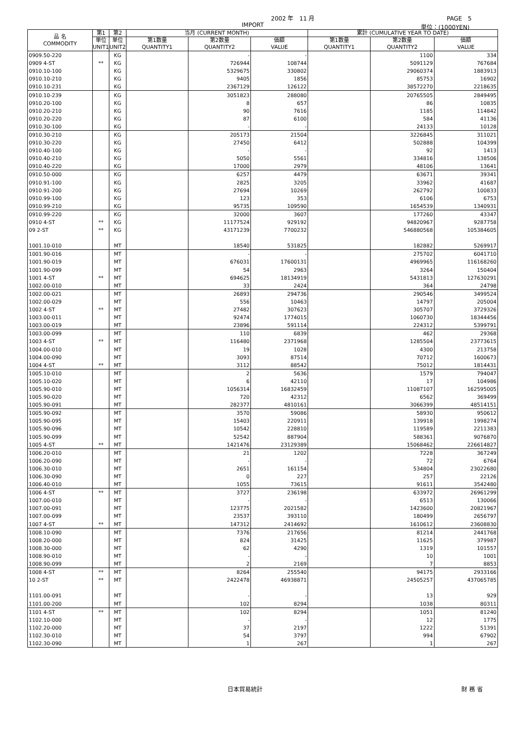2002 年　11 月 PAGE　5
IMPORT 単位：(1000YEN)
| 品 名 COMMODITY | 第1 | 第2 | 当月 (CURRENT MONTH) | | | 累計 (CUMULATIVE YEAR TO DATE) | | |
| --- | --- | --- | --- | --- | --- | --- | --- | --- |
| | 単位 UNIT1 | 単位 UNIT2 | 第1数量 QUANTITY1 | 第2数量 QUANTITY2 | 価額 VALUE | 第1数量 QUANTITY1 | 第2数量 QUANTITY2 | 価額 VALUE |
| 0909.50-220 | | KG | | - | - | | 1100 | 334 |
| 0909 4-ST | ** | KG | | 726944 | 108744 | | 5091129 | 767684 |
| 0910.10-100 | | KG | | 5329675 | 330802 | | 29060374 | 1883913 |
| 0910.10-210 | | KG | | 9405 | 1856 | | 85753 | 16902 |
| 0910.10-231 | | KG | | 2367129 | 126122 | | 38572270 | 2218635 |
| 0910.10-239 | | KG | | 3051823 | 288080 | | 20765505 | 2849495 |
| 0910.20-100 | | KG | | 8 | 657 | | 86 | 10835 |
| 0910.20-210 | | KG | | 90 | 7616 | | 1185 | 114842 |
| 0910.20-220 | | KG | | 87 | 6100 | | 584 | 41136 |
| 0910.30-100 | | KG | | - | - | | 24133 | 10128 |
| 0910.30-210 | | KG | | 205173 | 21504 | | 3226845 | 311021 |
| 0910.30-220 | | KG | | 27450 | 6412 | | 502888 | 104399 |
| 0910.40-100 | | KG | | - | - | | 92 | 1413 |
| 0910.40-210 | | KG | | 5050 | 5561 | | 334816 | 138506 |
| 0910.40-220 | | KG | | 17000 | 2979 | | 48106 | 13641 |
| 0910.50-000 | | KG | | 6257 | 4479 | | 63671 | 39341 |
| 0910.91-100 | | KG | | 2825 | 3205 | | 33962 | 41687 |
| 0910.91-200 | | KG | | 27694 | 10269 | | 262792 | 100833 |
| 0910.99-100 | | KG | | 123 | 353 | | 6106 | 6753 |
| 0910.99-210 | | KG | | 95735 | 109590 | | 1654539 | 1340931 |
| 0910.99-220 | | KG | | 32000 | 3607 | | 177260 | 43347 |
| 0910 4-ST | ** | KG | | 11177524 | 929192 | | 94820967 | 9287758 |
| 09 2-ST | ** | KG | | 43171239 | 7700232 | | 546880568 | 105384605 |
| 1001.10-010 | | MT | | 18540 | 531825 | | 182882 | 5269917 |
| 1001.90-016 | | MT | | - | - | | 275702 | 6041710 |
| 1001.90-019 | | MT | | 676031 | 17600131 | | 4969965 | 116168260 |
| 1001.90-099 | | MT | | 54 | 2963 | | 3264 | 150404 |
| 1001 4-ST | ** | MT | | 694625 | 18134919 | | 5431813 | 127630291 |
| 1002.00-010 | | MT | | 33 | 2424 | | 364 | 24798 |
| 1002.00-021 | | MT | | 26893 | 294736 | | 290546 | 3499524 |
| 1002.00-029 | | MT | | 556 | 10463 | | 14797 | 205004 |
| 1002 4-ST | ** | MT | | 27482 | 307623 | | 305707 | 3729326 |
| 1003.00-011 | | MT | | 92474 | 1774015 | | 1060730 | 18344456 |
| 1003.00-019 | | MT | | 23896 | 591114 | | 224312 | 5399791 |
| 1003.00-099 | | MT | | 110 | 6839 | | 462 | 29368 |
| 1003 4-ST | ** | MT | | 116480 | 2371968 | | 1285504 | 23773615 |
| 1004.00-010 | | MT | | 19 | 1028 | | 4300 | 213758 |
| 1004.00-090 | | MT | | 3093 | 87514 | | 70712 | 1600673 |
| 1004 4-ST | ** | MT | | 3112 | 88542 | | 75012 | 1814431 |
| 1005.10-010 | | MT | | 2 | 5636 | | 1579 | 794047 |
| 1005.10-020 | | MT | | 6 | 42110 | | 17 | 104986 |
| 1005.90-010 | | MT | | 1056314 | 16832459 | | 11087107 | 162595005 |
| 1005.90-020 | | MT | | 720 | 42312 | | 6562 | 369499 |
| 1005.90-091 | | MT | | 282377 | 4810161 | | 3066399 | 48514151 |
| 1005.90-092 | | MT | | 3570 | 59086 | | 58930 | 950612 |
| 1005.90-095 | | MT | | 15403 | 220911 | | 139918 | 1998274 |
| 1005.90-096 | | MT | | 10542 | 228810 | | 119589 | 2211383 |
| 1005.90-099 | | MT | | 52542 | 887904 | | 588361 | 9076870 |
| 1005 4-ST | ** | MT | | 1421476 | 23129389 | | 15068462 | 226614827 |
| 1006.20-010 | | MT | | 21 | 1202 | | 7228 | 367249 |
| 1006.20-090 | | MT | | - | - | | 72 | 6764 |
| 1006.30-010 | | MT | | 2651 | 161154 | | 534804 | 23022680 |
| 1006.30-090 | | MT | | 0 | 227 | | 257 | 22126 |
| 1006.40-010 | | MT | | 1055 | 73615 | | 91611 | 3542480 |
| 1006 4-ST | ** | MT | | 3727 | 236198 | | 633972 | 26961299 |
| 1007.00-010 | | MT | | - | - | | 6513 | 130066 |
| 1007.00-091 | | MT | | 123775 | 2021582 | | 1423600 | 20821967 |
| 1007.00-099 | | MT | | 23537 | 393110 | | 180499 | 2656797 |
| 1007 4-ST | ** | MT | | 147312 | 2414692 | | 1610612 | 23608830 |
| 1008.10-090 | | MT | | 7376 | 217656 | | 81214 | 2441768 |
| 1008.20-000 | | MT | | 824 | 31425 | | 11625 | 379987 |
| 1008.30-000 | | MT | | 62 | 4290 | | 1319 | 101557 |
| 1008.90-010 | | MT | | - | - | | 10 | 1001 |
| 1008.90-099 | | MT | | 2 | 2169 | | 7 | 8853 |
| 1008 4-ST | ** | MT | | 8264 | 255540 | | 94175 | 2933166 |
| 10 2-ST | ** | MT | | 2422478 | 46938871 | | 24505257 | 437065785 |
| 1101.00-091 | | MT | | - | - | | 13 | 929 |
| 1101.00-200 | | MT | | 102 | 8294 | | 1038 | 80311 |
| 1101 4-ST | ** | MT | | 102 | 8294 | | 1051 | 81240 |
| 1102.10-000 | | MT | | - | - | | 12 | 1775 |
| 1102.20-000 | | MT | | 37 | 2197 | | 1222 | 51391 |
| 1102.30-010 | | MT | | 54 | 3797 | | 994 | 67902 |
| 1102.30-090 | | MT | | 1 | 267 | | 1 | 267 |
日本貿易統計 財 務 省